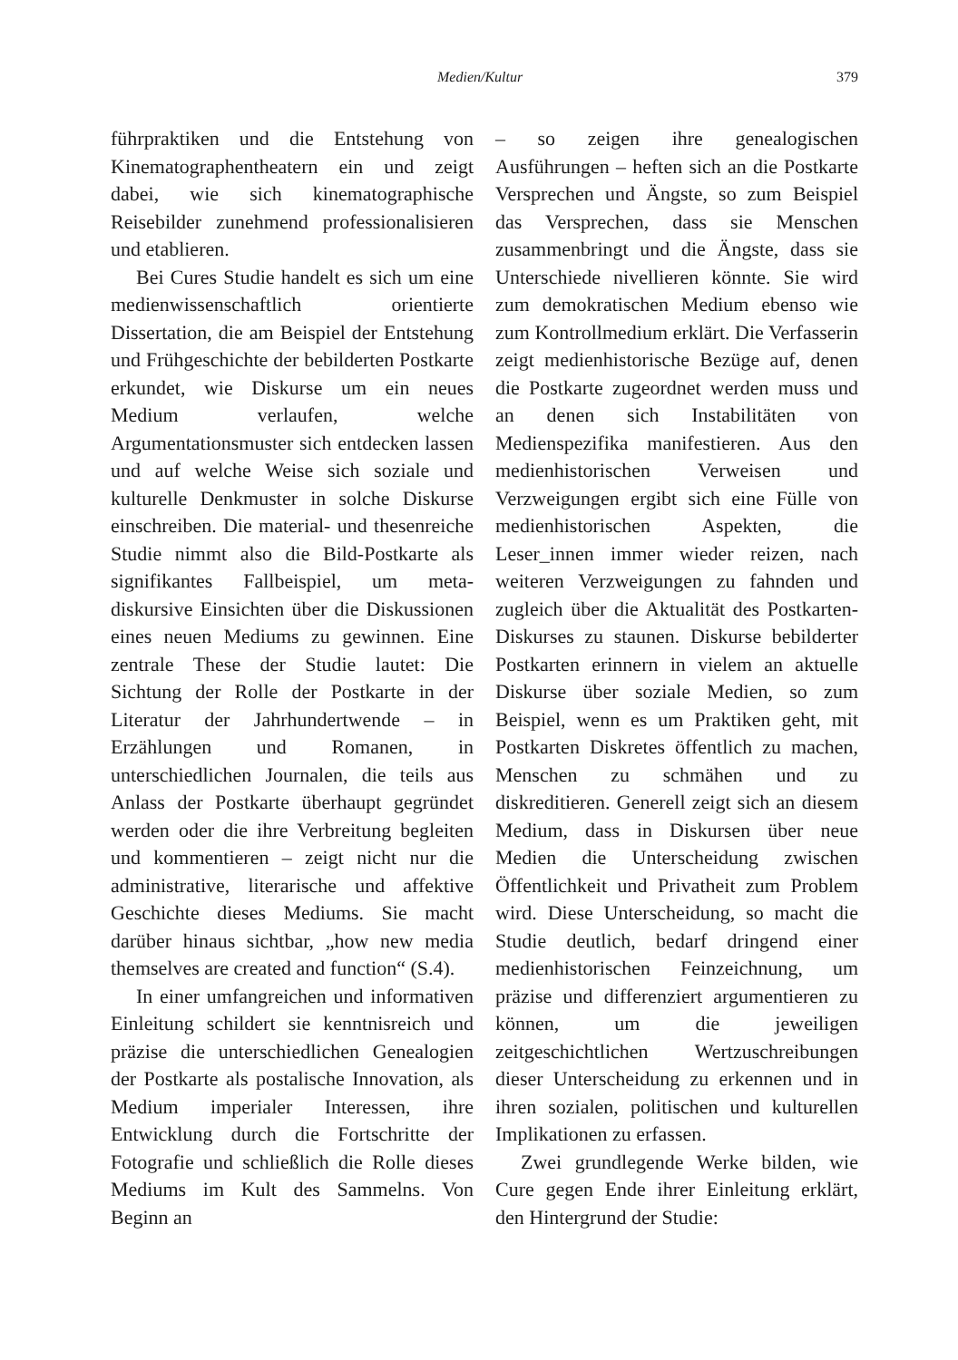Medien/Kultur 379
führpraktiken und die Entstehung von Kinematographentheatern ein und zeigt dabei, wie sich kinematographische Reisebilder zunehmend professionalisieren und etablieren.
Bei Cures Studie handelt es sich um eine medienwissenschaftlich orientierte Dissertation, die am Beispiel der Entstehung und Frühgeschichte der bebilderten Postkarte erkundet, wie Diskurse um ein neues Medium verlaufen, welche Argumentationsmuster sich entdecken lassen und auf welche Weise sich soziale und kulturelle Denkmuster in solche Diskurse einschreiben. Die material- und thesenreiche Studie nimmt also die Bild-Postkarte als signifikantes Fallbeispiel, um meta-diskursive Einsichten über die Diskussionen eines neuen Mediums zu gewinnen. Eine zentrale These der Studie lautet: Die Sichtung der Rolle der Postkarte in der Literatur der Jahrhundertwende – in Erzählungen und Romanen, in unterschiedlichen Journalen, die teils aus Anlass der Postkarte überhaupt gegründet werden oder die ihre Verbreitung begleiten und kommentieren – zeigt nicht nur die administrative, literarische und affektive Geschichte dieses Mediums. Sie macht darüber hinaus sichtbar, „how new media themselves are created and function“ (S.4).
In einer umfangreichen und informativen Einleitung schildert sie kenntnisreich und präzise die unterschiedlichen Genealogien der Postkarte als postalische Innovation, als Medium imperialer Interessen, ihre Entwicklung durch die Fortschritte der Fotografie und schließlich die Rolle dieses Mediums im Kult des Sammelns. Von Beginn an
– so zeigen ihre genealogischen Ausführungen – heften sich an die Postkarte Versprechen und Ängste, so zum Beispiel das Versprechen, dass sie Menschen zusammenbringt und die Ängste, dass sie Unterschiede nivellieren könnte. Sie wird zum demokratischen Medium ebenso wie zum Kontrollmedium erklärt. Die Verfasserin zeigt medienhistorische Bezüge auf, denen die Postkarte zugeordnet werden muss und an denen sich Instabilitäten von Medienspezifika manifestieren. Aus den medienhistorischen Verweisen und Verzweigungen ergibt sich eine Fülle von medienhistorischen Aspekten, die Leser_innen immer wieder reizen, nach weiteren Verzweigungen zu fahnden und zugleich über die Aktualität des Postkarten-Diskurses zu staunen. Diskurse bebilderter Postkarten erinnern in vielem an aktuelle Diskurse über soziale Medien, so zum Beispiel, wenn es um Praktiken geht, mit Postkarten Diskretes öffentlich zu machen, Menschen zu schmähen und zu diskreditieren. Generell zeigt sich an diesem Medium, dass in Diskursen über neue Medien die Unterscheidung zwischen Öffentlichkeit und Privatheit zum Problem wird. Diese Unterscheidung, so macht die Studie deutlich, bedarf dringend einer medienhistorischen Feinzeichnung, um präzise und differenziert argumentieren zu können, um die jeweiligen zeitgeschichtlichen Wertzuschreibungen dieser Unterscheidung zu erkennen und in ihren sozialen, politischen und kulturellen Implikationen zu erfassen.
Zwei grundlegende Werke bilden, wie Cure gegen Ende ihrer Einleitung erklärt, den Hintergrund der Studie: